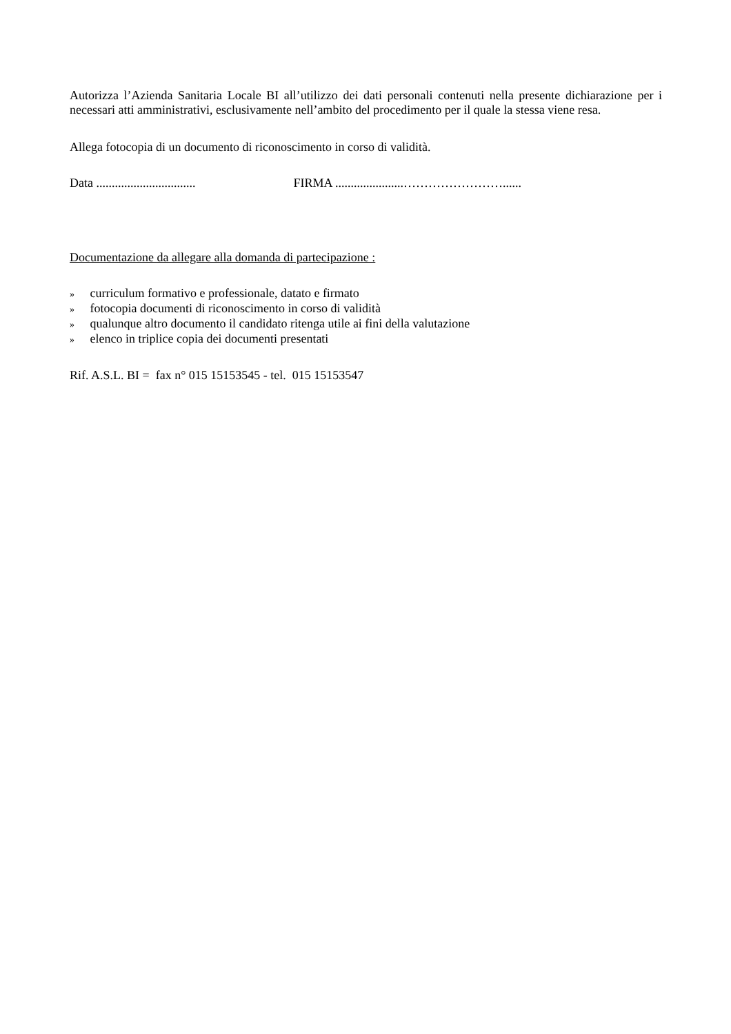Autorizza l’Azienda Sanitaria Locale BI all’utilizzo dei dati personali contenuti nella presente dichiarazione per i necessari atti amministrativi, esclusivamente nell’ambito del procedimento per il quale la stessa viene resa.
Allega fotocopia di un documento di riconoscimento in corso di validità.
Data ................................ FIRMA ......................……………………......
Documentazione da allegare alla domanda di partecipazione :
» curriculum formativo e professionale, datato e firmato
» fotocopia documenti di riconoscimento in corso di validità
» qualunque altro documento il candidato ritenga utile ai fini della valutazione
» elenco in triplice copia dei documenti presentati
Rif. A.S.L. BI = fax n° 015 15153545 - tel. 015 15153547